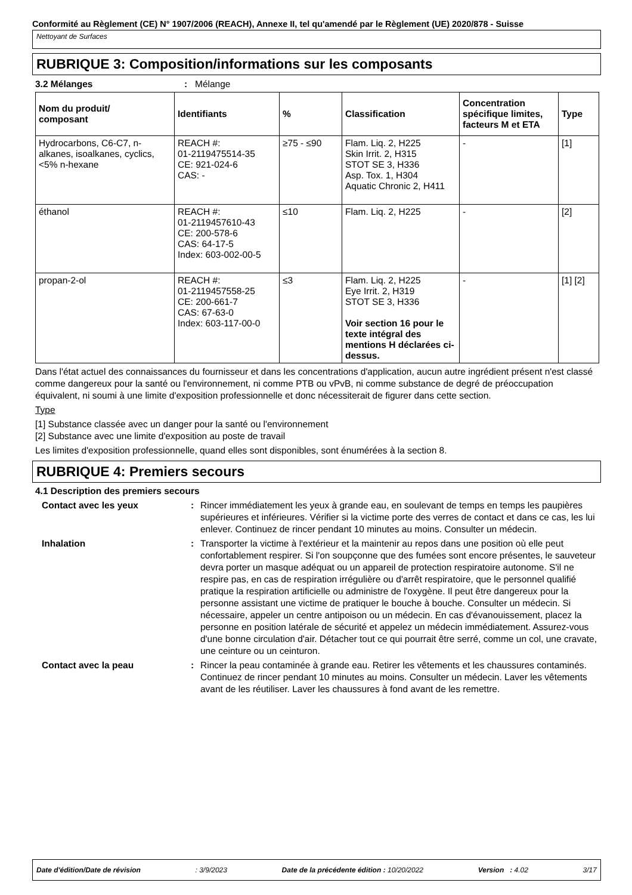Conformité au Règlement (CE) N° 1907/2006 (REACH), Annexe II, tel qu'amendé par le Règlement (UE) 2020/878 - Suisse
Nettoyant de Surfaces
RUBRIQUE 3: Composition/informations sur les composants
3.2 Mélanges: Mélange
| Nom du produit/ composant | Identifiants | % | Classification | Concentration spécifique limites, facteurs M et ETA | Type |
| --- | --- | --- | --- | --- | --- |
| Hydrocarbons, C6-C7, n-alkanes, isoalkanes, cyclics, <5% n-hexane | REACH #: 01-2119475514-35 CE: 921-024-6 CAS: - | ≥75 - ≤90 | Flam. Liq. 2, H225 Skin Irrit. 2, H315 STOT SE 3, H336 Asp. Tox. 1, H304 Aquatic Chronic 2, H411 | - | [1] |
| éthanol | REACH #: 01-2119457610-43 CE: 200-578-6 CAS: 64-17-5 Index: 603-002-00-5 | ≤10 | Flam. Liq. 2, H225 | - | [2] |
| propan-2-ol | REACH #: 01-2119457558-25 CE: 200-661-7 CAS: 67-63-0 Index: 603-117-00-0 | ≤3 | Flam. Liq. 2, H225 Eye Irrit. 2, H319 STOT SE 3, H336 Voir section 16 pour le texte intégral des mentions H déclarées ci-dessus. | - | [1] [2] |
Dans l'état actuel des connaissances du fournisseur et dans les concentrations d'application, aucun autre ingrédient présent n'est classé comme dangereux pour la santé ou l'environnement, ni comme PTB ou vPvB, ni comme substance de degré de préoccupation équivalent, ni soumi à une limite d'exposition professionnelle et donc nécessiterait de figurer dans cette section.
Type
[1] Substance classée avec un danger pour la santé ou l'environnement
[2] Substance avec une limite d'exposition au poste de travail
Les limites d'exposition professionnelle, quand elles sont disponibles, sont énumérées à la section 8.
RUBRIQUE 4: Premiers secours
4.1 Description des premiers secours
Contact avec les yeux : Rincer immédiatement les yeux à grande eau, en soulevant de temps en temps les paupières supérieures et inférieures. Vérifier si la victime porte des verres de contact et dans ce cas, les lui enlever. Continuez de rincer pendant 10 minutes au moins. Consulter un médecin.
Inhalation : Transporter la victime à l'extérieur et la maintenir au repos dans une position où elle peut confortablement respirer. Si l'on soupçonne que des fumées sont encore présentes, le sauveteur devra porter un masque adéquat ou un appareil de protection respiratoire autonome. S'il ne respire pas, en cas de respiration irrégulière ou d'arrêt respiratoire, que le personnel qualifié pratique la respiration artificielle ou administre de l'oxygène. Il peut être dangereux pour la personne assistant une victime de pratiquer le bouche à bouche. Consulter un médecin. Si nécessaire, appeler un centre antipoison ou un médecin. En cas d'évanouissement, placez la personne en position latérale de sécurité et appelez un médecin immédiatement. Assurez-vous d'une bonne circulation d'air. Détacher tout ce qui pourrait être serré, comme un col, une cravate, une ceinture ou un ceinturon.
Contact avec la peau : Rincer la peau contaminée à grande eau. Retirer les vêtements et les chaussures contaminés. Continuez de rincer pendant 10 minutes au moins. Consulter un médecin. Laver les vêtements avant de les réutiliser. Laver les chaussures à fond avant de les remettre.
Date d'édition/Date de révision: 3/9/2023 Date de la précédente édition : 10/20/2022 Version : 4.02 3/17